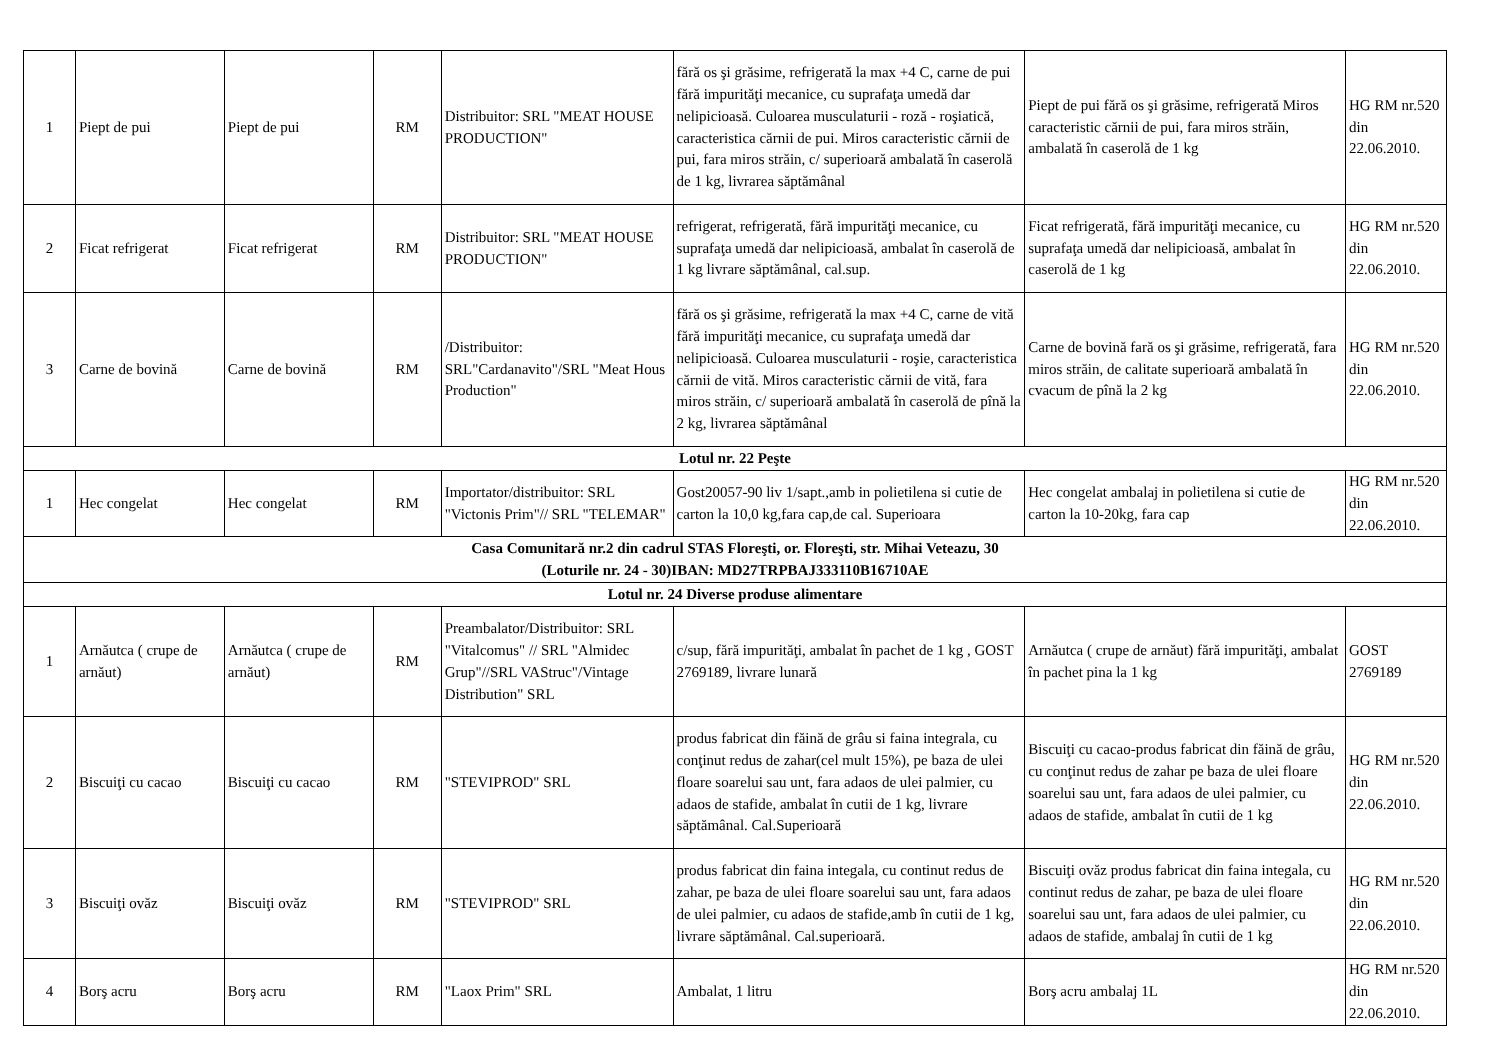| 1 | Piept de pui | Piept de pui | RM | Distribuitor: SRL "MEAT HOUSE PRODUCTION" | fără os şi grăsime, refrigerată la max +4 C, carne de pui fără impurităţi mecanice, cu suprafaţa umedă dar nelipicioasă. Culoarea musculaturii - roză - roşiatică, caracteristica cărnii de pui. Miros caracteristic cărnii de pui, fara miros străin, c/ superioară ambalată în caserolă de 1 kg, livrarea săptămânal | Piept de pui fără os şi grăsime, refrigerată Miros caracteristic cărnii de pui, fara miros străin, ambalată în caserolă de 1 kg | HG RM nr.520 din 22.06.2010. |
| 2 | Ficat refrigerat | Ficat refrigerat | RM | Distribuitor: SRL "MEAT HOUSE PRODUCTION" | refrigerat, refrigerată, fără impurităţi mecanice, cu suprafaţa umedă dar nelipicioasă, ambalat în caserolă de 1 kg livrare săptămânal, cal.sup. | Ficat refrigerată, fără impurităţi mecanice, cu suprafaţa umedă dar nelipicioasă, ambalat în caserolă de 1 kg | HG RM nr.520 din 22.06.2010. |
| 3 | Carne de bovină | Carne de bovină | RM | /Distribuitor: SRL"Cardanavito"/SRL "Meat Hous Production" | fără os şi grăsime, refrigerată la max +4 C, carne de vită fără impurităţi mecanice, cu suprafaţa umedă dar nelipicioasă. Culoarea musculaturii - roşie, caracteristica cărnii de vită. Miros caracteristic cărnii de vită, fara miros străin, c/ superioară ambalată în caserolă de pînă la 2 kg, livrarea săptămânal | Carne de bovină fară os şi grăsime, refrigerată, fara miros străin, de calitate superioară ambalată în cvacum de pînă la 2 kg | HG RM nr.520 din 22.06.2010. |
| Lotul nr. 22 Peşte | | | | | | | |
| 1 | Hec congelat | Hec congelat | RM | Importator/distribuitor: SRL "Victonis Prim"// SRL "TELEMAR" | Gost20057-90 liv 1/sapt.,amb in polietilena si cutie de carton la 10,0 kg,fara cap,de cal. Superioara | Hec congelat ambalaj in polietilena si cutie de carton la 10-20kg, fara cap | HG RM nr.520 din 22.06.2010. |
| Casa Comunitară nr.2 din cadrul STAS Floreşti, or. Floreşti, str. Mihai Veteazu, 30 (Loturile nr. 24 - 30)IBAN: MD27TRPBAJ333110B16710AE | | | | | | | |
| Lotul nr. 24 Diverse produse alimentare | | | | | | | |
| 1 | Arnăutca ( crupe de arnăut) | Arnăutca ( crupe de arnăut) | RM | Preambalator/Distribuitor: SRL "Vitalcomus" // SRL "Almidec Grup"//SRL VAStruc"/Vintage Distribution" SRL | c/sup, fără impurităţi, ambalat în pachet de 1 kg , GOST 2769189, livrare lunară | Arnăutca ( crupe de arnăut) fără impurităţi, ambalat în pachet pina la 1 kg | GOST 2769189 |
| 2 | Biscuiţi cu cacao | Biscuiţi cu cacao | RM | "STEVIPROD" SRL | produs fabricat din făină de grâu si faina integrala, cu conţinut redus de zahar(cel mult 15%), pe baza de ulei floare soarelui sau unt, fara adaos de ulei palmier, cu adaos de stafide, ambalat în cutii de 1 kg, livrare săptămânal. Cal.Superioară | Biscuiţi cu cacao-produs fabricat din făină de grâu, cu conţinut redus de zahar pe baza de ulei floare soarelui sau unt, fara adaos de ulei palmier, cu adaos de stafide, ambalat în cutii de 1 kg | HG RM nr.520 din 22.06.2010. |
| 3 | Biscuiţi ovăz | Biscuiţi ovăz | RM | "STEVIPROD" SRL | produs fabricat din faina integala, cu continut redus de zahar, pe baza de ulei floare soarelui sau unt, fara adaos de ulei palmier, cu adaos de stafide,amb în cutii de 1 kg, livrare săptămânal. Cal.superioară. | Biscuiţi ovăz produs fabricat din faina integala, cu continut redus de zahar, pe baza de ulei floare soarelui sau unt, fara adaos de ulei palmier, cu adaos de stafide, ambalaj în cutii de 1 kg | HG RM nr.520 din 22.06.2010. |
| 4 | Borş acru | Borş acru | RM | "Laox Prim" SRL | Ambalat, 1 litru | Borş acru ambalaj 1L | HG RM nr.520 din 22.06.2010. |